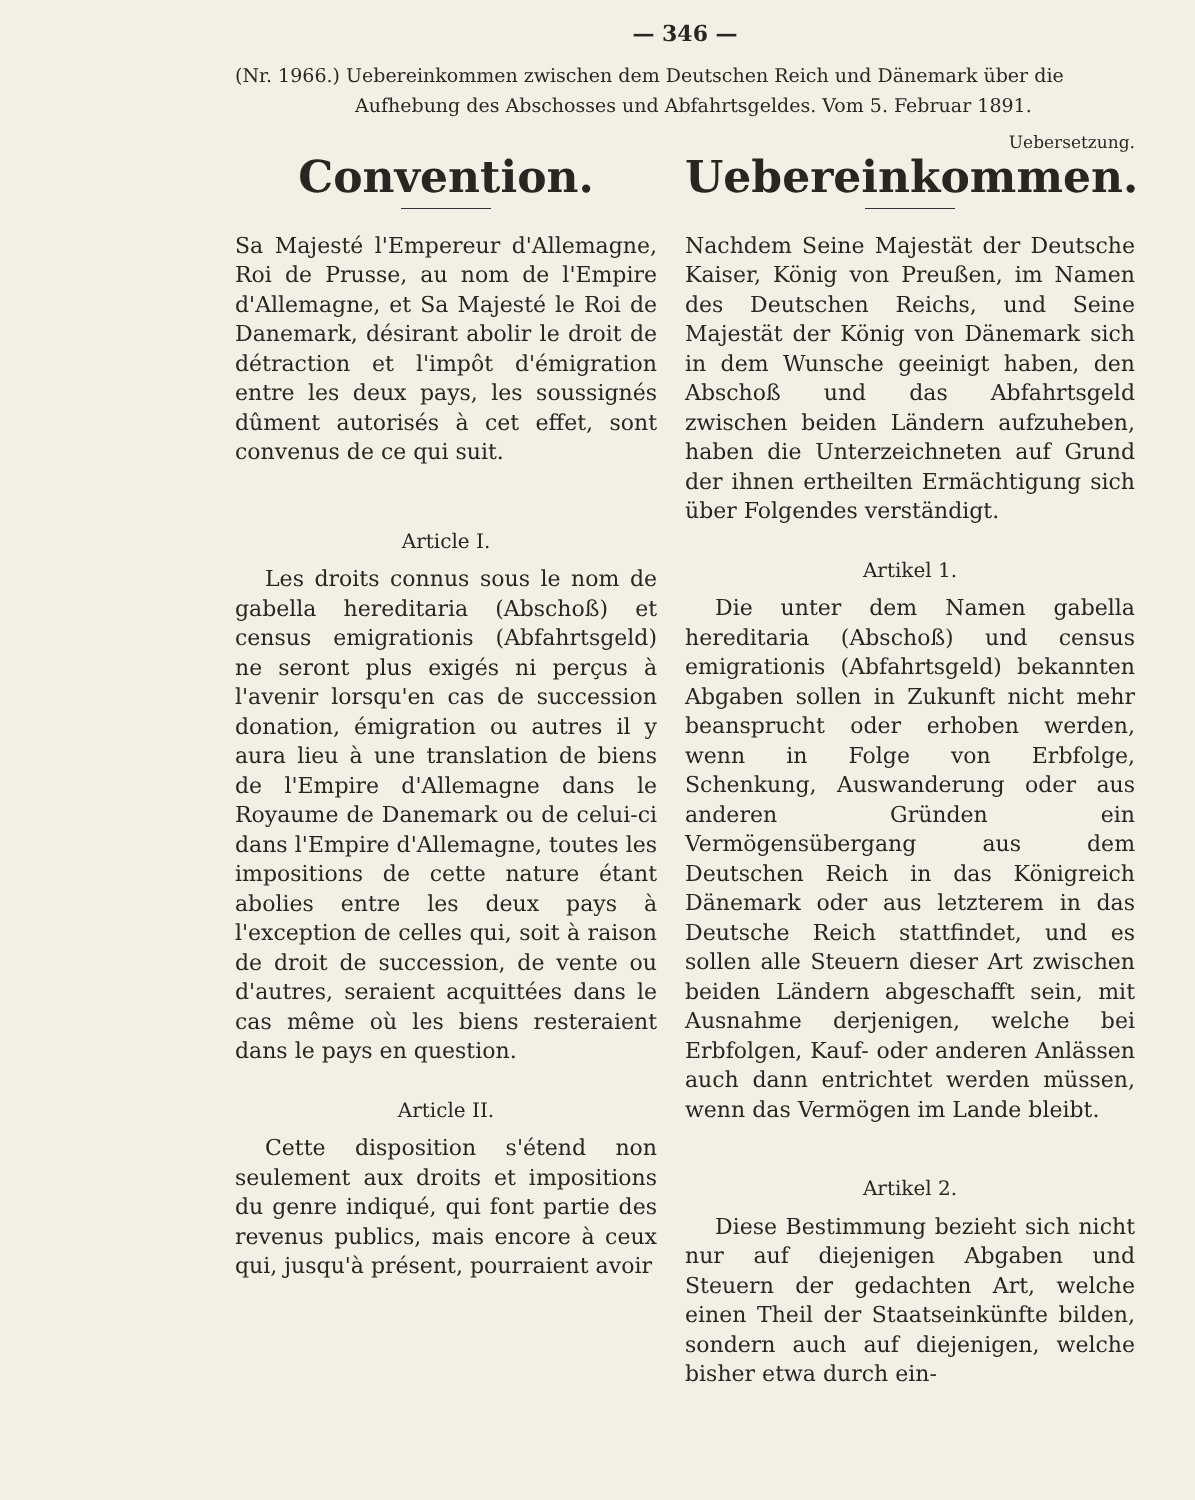— 346 —
(Nr. 1966.) Uebereinkommen zwischen dem Deutschen Reich und Dänemark über die Aufhebung des Abschosses und Abfahrtsgeldes. Vom 5. Februar 1891.
Convention.
Sa Majesté l'Empereur d'Allemagne, Roi de Prusse, au nom de l'Empire d'Allemagne, et Sa Majesté le Roi de Danemark, désirant abolir le droit de détraction et l'impôt d'émigration entre les deux pays, les soussignés dûment autorisés à cet effet, sont convenus de ce qui suit.
Article I.
Les droits connus sous le nom de gabella hereditaria (Abschoß) et census emigrationis (Abfahrtsgeld) ne seront plus exigés ni perçus à l'avenir lorsqu'en cas de succession donation, émigration ou autres il y aura lieu à une translation de biens de l'Empire d'Allemagne dans le Royaume de Danemark ou de celui-ci dans l'Empire d'Allemagne, toutes les impositions de cette nature étant abolies entre les deux pays à l'exception de celles qui, soit à raison de droit de succession, de vente ou d'autres, seraient acquittées dans le cas même où les biens resteraient dans le pays en question.
Article II.
Cette disposition s'étend non seulement aux droits et impositions du genre indiqué, qui font partie des revenus publics, mais encore à ceux qui, jusqu'à présent, pourraient avoir
Uebersetzung.
Uebereinkommen.
Nachdem Seine Majestät der Deutsche Kaiser, König von Preußen, im Namen des Deutschen Reichs, und Seine Majestät der König von Dänemark sich in dem Wunsche geeinigt haben, den Abschoß und das Abfahrtsgeld zwischen beiden Ländern aufzuheben, haben die Unterzeichneten auf Grund der ihnen ertheilten Ermächtigung sich über Folgendes verständigt.
Artikel 1.
Die unter dem Namen gabella hereditaria (Abschoß) und census emigrationis (Abfahrtsgeld) bekannten Abgaben sollen in Zukunft nicht mehr beansprucht oder erhoben werden, wenn in Folge von Erbfolge, Schenkung, Auswanderung oder aus anderen Gründen ein Vermögensübergang aus dem Deutschen Reich in das Königreich Dänemark oder aus letzterem in das Deutsche Reich stattfindet, und es sollen alle Steuern dieser Art zwischen beiden Ländern abgeschafft sein, mit Ausnahme derjenigen, welche bei Erbfolgen, Kauf- oder anderen Anlässen auch dann entrichtet werden müssen, wenn das Vermögen im Lande bleibt.
Artikel 2.
Diese Bestimmung bezieht sich nicht nur auf diejenigen Abgaben und Steuern der gedachten Art, welche einen Theil der Staatseinkünfte bilden, sondern auch auf diejenigen, welche bisher etwa durch ein-